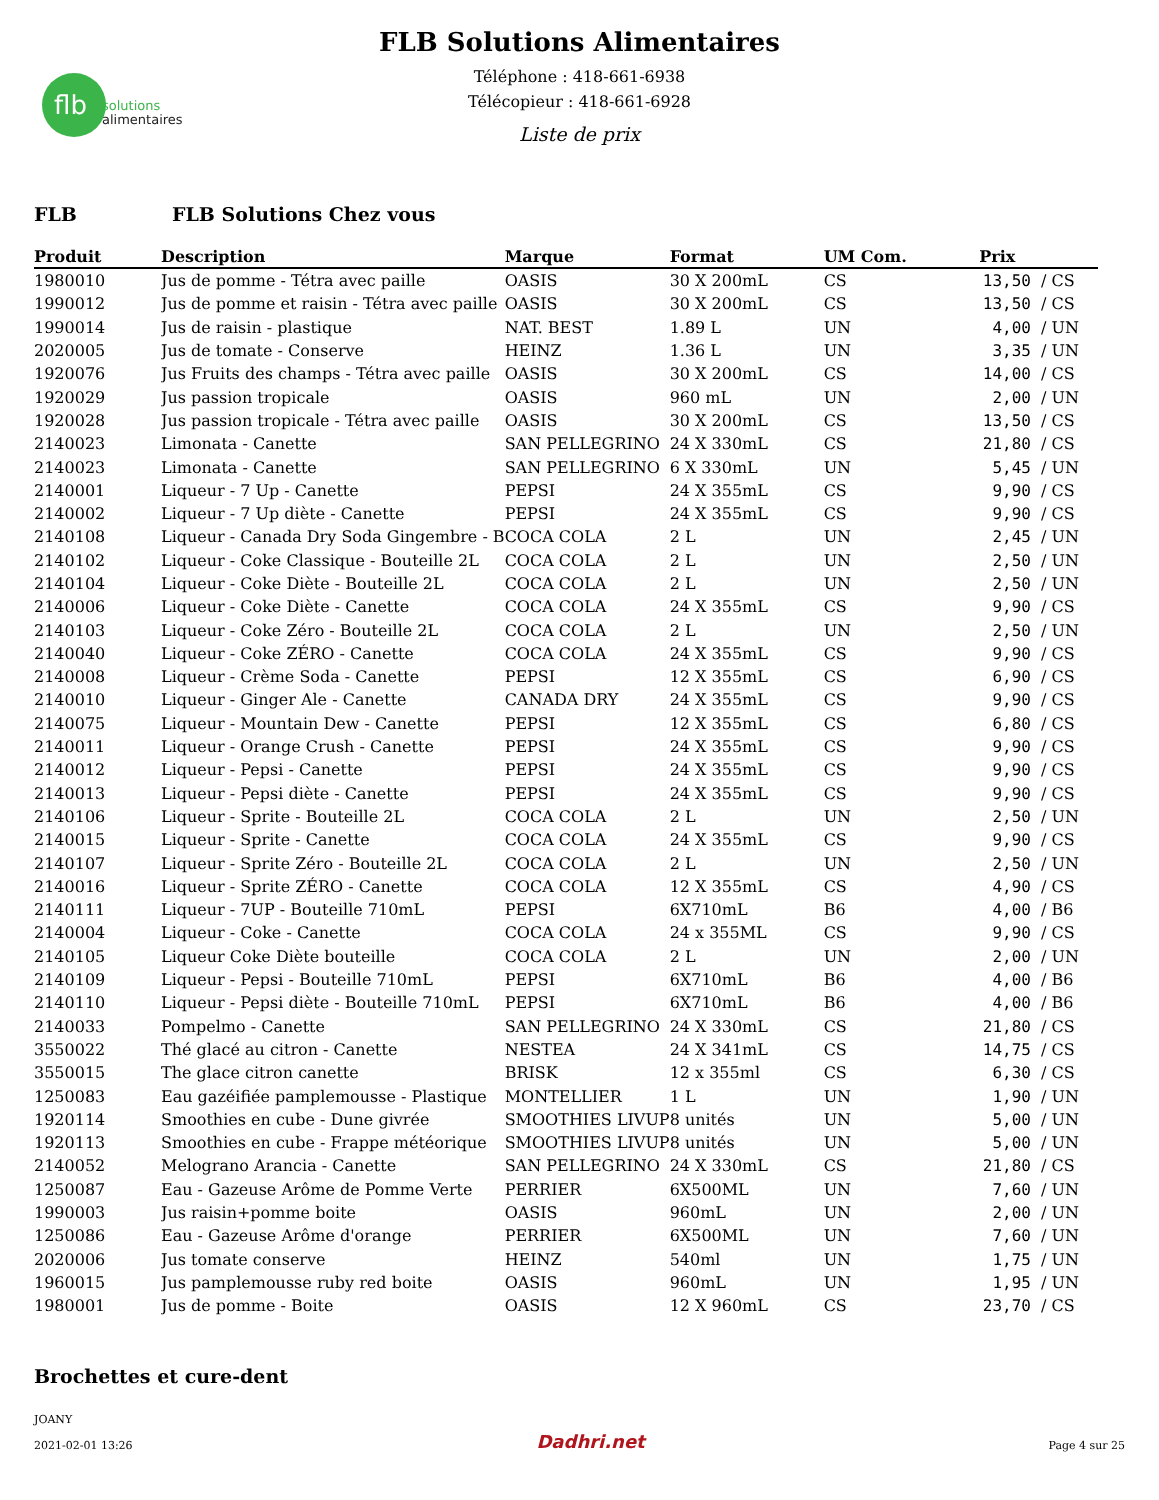flb
solutions
alimentaires
FLB Solutions Alimentaires
Téléphone : 418-661-6938
Télécopieur : 418-661-6928
Liste de prix
FLB FLB Solutions Chez vous
| Produit | Description | Marque | Format | UM Com. | Prix | |
| --- | --- | --- | --- | --- | --- | --- |
| 1980010 | Jus de pomme - Tétra avec paille | OASIS | 30 X 200mL | CS | 13,50 | / CS |
| 1990012 | Jus de pomme et raisin - Tétra avec paille | OASIS | 30 X 200mL | CS | 13,50 | / CS |
| 1990014 | Jus de raisin - plastique | NAT. BEST | 1.89 L | UN | 4,00 | / UN |
| 2020005 | Jus de tomate - Conserve | HEINZ | 1.36 L | UN | 3,35 | / UN |
| 1920076 | Jus Fruits des champs - Tétra avec paille | OASIS | 30 X 200mL | CS | 14,00 | / CS |
| 1920029 | Jus passion tropicale | OASIS | 960 mL | UN | 2,00 | / UN |
| 1920028 | Jus passion tropicale - Tétra avec paille | OASIS | 30 X 200mL | CS | 13,50 | / CS |
| 2140023 | Limonata - Canette | SAN PELLEGRINO | 24 X 330mL | CS | 21,80 | / CS |
| 2140023 | Limonata - Canette | SAN PELLEGRINO | 6 X 330mL | UN | 5,45 | / UN |
| 2140001 | Liqueur - 7 Up - Canette | PEPSI | 24 X 355mL | CS | 9,90 | / CS |
| 2140002 | Liqueur - 7 Up diète - Canette | PEPSI | 24 X 355mL | CS | 9,90 | / CS |
| 2140108 | Liqueur - Canada Dry Soda Gingembre - B | COCA COLA | 2 L | UN | 2,45 | / UN |
| 2140102 | Liqueur - Coke Classique - Bouteille 2L | COCA COLA | 2 L | UN | 2,50 | / UN |
| 2140104 | Liqueur - Coke Diète - Bouteille 2L | COCA COLA | 2 L | UN | 2,50 | / UN |
| 2140006 | Liqueur - Coke Diète - Canette | COCA COLA | 24 X 355mL | CS | 9,90 | / CS |
| 2140103 | Liqueur - Coke Zéro - Bouteille 2L | COCA COLA | 2 L | UN | 2,50 | / UN |
| 2140040 | Liqueur - Coke ZÉRO - Canette | COCA COLA | 24 X 355mL | CS | 9,90 | / CS |
| 2140008 | Liqueur - Crème Soda - Canette | PEPSI | 12 X 355mL | CS | 6,90 | / CS |
| 2140010 | Liqueur - Ginger Ale - Canette | CANADA DRY | 24 X 355mL | CS | 9,90 | / CS |
| 2140075 | Liqueur - Mountain Dew - Canette | PEPSI | 12 X 355mL | CS | 6,80 | / CS |
| 2140011 | Liqueur - Orange Crush - Canette | PEPSI | 24 X 355mL | CS | 9,90 | / CS |
| 2140012 | Liqueur - Pepsi - Canette | PEPSI | 24 X 355mL | CS | 9,90 | / CS |
| 2140013 | Liqueur - Pepsi diète - Canette | PEPSI | 24 X 355mL | CS | 9,90 | / CS |
| 2140106 | Liqueur - Sprite - Bouteille 2L | COCA COLA | 2 L | UN | 2,50 | / UN |
| 2140015 | Liqueur - Sprite - Canette | COCA COLA | 24 X 355mL | CS | 9,90 | / CS |
| 2140107 | Liqueur - Sprite Zéro - Bouteille 2L | COCA COLA | 2 L | UN | 2,50 | / UN |
| 2140016 | Liqueur - Sprite ZÉRO - Canette | COCA COLA | 12 X 355mL | CS | 4,90 | / CS |
| 2140111 | Liqueur - 7UP - Bouteille 710mL | PEPSI | 6X710mL | B6 | 4,00 | / B6 |
| 2140004 | Liqueur - Coke - Canette | COCA COLA | 24 x 355ML | CS | 9,90 | / CS |
| 2140105 | Liqueur Coke Diète bouteille | COCA COLA | 2 L | UN | 2,00 | / UN |
| 2140109 | Liqueur - Pepsi - Bouteille 710mL | PEPSI | 6X710mL | B6 | 4,00 | / B6 |
| 2140110 | Liqueur - Pepsi diète - Bouteille 710mL | PEPSI | 6X710mL | B6 | 4,00 | / B6 |
| 2140033 | Pompelmo - Canette | SAN PELLEGRINO | 24 X 330mL | CS | 21,80 | / CS |
| 3550022 | Thé glacé au citron - Canette | NESTEA | 24 X 341mL | CS | 14,75 | / CS |
| 3550015 | The glace citron canette | BRISK | 12 x 355ml | CS | 6,30 | / CS |
| 1250083 | Eau gazéifiée pamplemousse - Plastique | MONTELLIER | 1 L | UN | 1,90 | / UN |
| 1920114 | Smoothies en cube - Dune givrée | SMOOTHIES LIVUP | 8 unités | UN | 5,00 | / UN |
| 1920113 | Smoothies en cube - Frappe météorique | SMOOTHIES LIVUP | 8 unités | UN | 5,00 | / UN |
| 2140052 | Melograno Arancia - Canette | SAN PELLEGRINO | 24 X 330mL | CS | 21,80 | / CS |
| 1250087 | Eau - Gazeuse Arôme de Pomme Verte | PERRIER | 6X500ML | UN | 7,60 | / UN |
| 1990003 | Jus raisin+pomme boite | OASIS | 960mL | UN | 2,00 | / UN |
| 1250086 | Eau - Gazeuse Arôme d'orange | PERRIER | 6X500ML | UN | 7,60 | / UN |
| 2020006 | Jus tomate conserve | HEINZ | 540ml | UN | 1,75 | / UN |
| 1960015 | Jus pamplemousse ruby red boite | OASIS | 960mL | UN | 1,95 | / UN |
| 1980001 | Jus de pomme - Boite | OASIS | 12 X 960mL | CS | 23,70 | / CS |
Brochettes et cure-dent
JOANY
2021-02-01 13:26
Dadhri.net
Page 4 sur 25